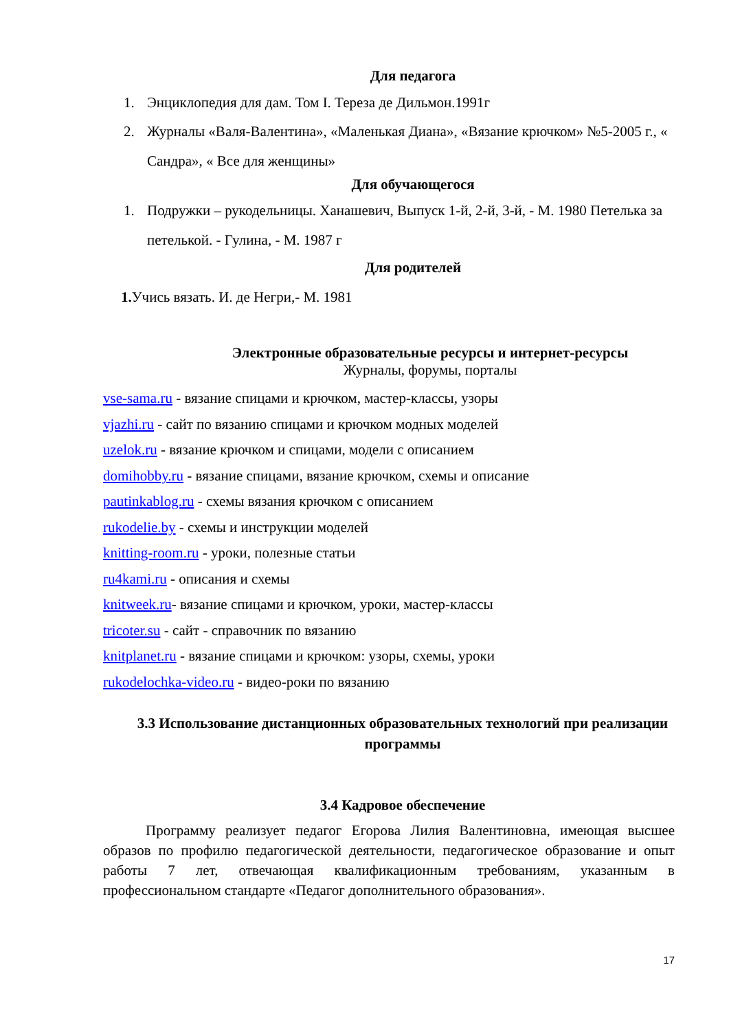Для педагога
1. Энциклопедия для дам. Том I. Тереза де Дильмон.1991г
2. Журналы «Валя-Валентина», «Маленькая Диана», «Вязание крючком» №5-2005 г., « Сандра», « Все для женщины»
Для обучающегося
1. Подружки – рукодельницы. Ханашевич, Выпуск 1-й, 2-й, 3-й, - М. 1980 Петелька за петелькой. - Гулина, - М. 1987 г
Для родителей
1. Учись вязать. И. де Негри,- М. 1981
Электронные образовательные ресурсы и интернет-ресурсы
Журналы, форумы, порталы
vse-sama.ru - вязание спицами и крючком, мастер-классы, узоры
vjazhi.ru - сайт по вязанию спицами и крючком модных моделей
uzelok.ru - вязание крючком и спицами, модели с описанием
domihobby.ru - вязание спицами, вязание крючком, схемы и описание
pautinkablog.ru - схемы вязания крючком с описанием
rukodelie.by - схемы и инструкции моделей
knitting-room.ru - уроки, полезные статьи
ru4kami.ru - описания и схемы
knitweek.ru- вязание спицами и крючком, уроки, мастер-классы
tricoter.su - сайт - справочник по вязанию
knitplanet.ru - вязание спицами и крючком: узоры, схемы, уроки
rukodelochka-video.ru - видео-роки по вязанию
3.3 Использование дистанционных образовательных технологий при реализации программы
3.4 Кадровое обеспечение
Программу реализует педагог Егорова Лилия Валентиновна, имеющая высшее образов по профилю педагогической деятельности, педагогическое образование и опыт работы 7 лет, отвечающая квалификационным требованиям, указанным в профессиональном стандарте «Педагог дополнительного образования».
17